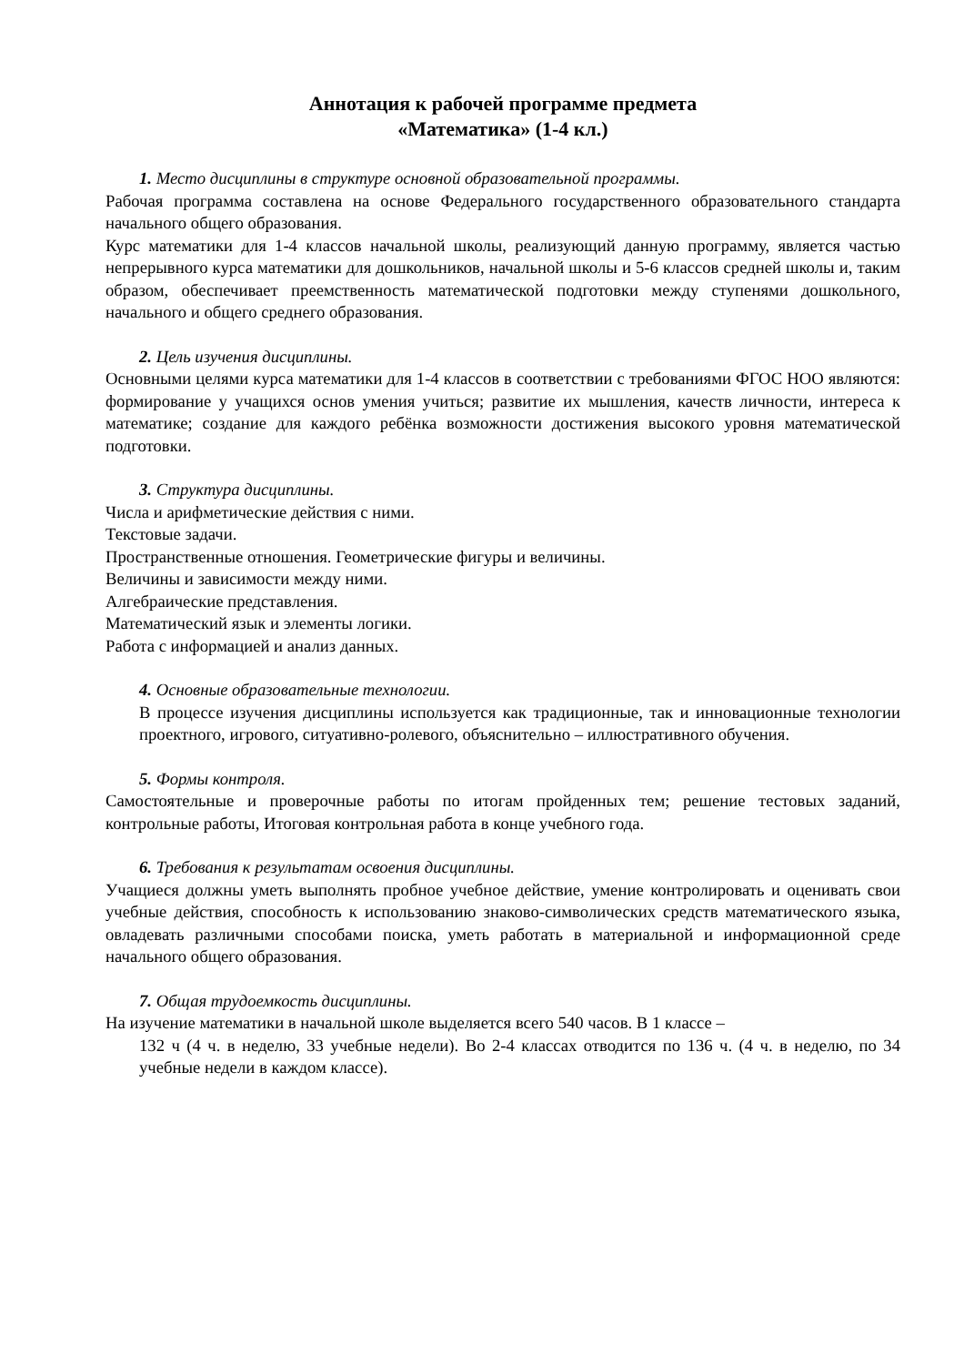Аннотация к рабочей программе предмета
«Математика» (1-4 кл.)
1. Место дисциплины в структуре основной образовательной программы.
Рабочая программа составлена на основе Федерального государственного образовательного стандарта начального общего образования.
Курс математики для 1-4 классов начальной школы, реализующий данную программу, является частью непрерывного курса математики для дошкольников, начальной школы и 5-6 классов средней школы и, таким образом, обеспечивает преемственность математической подготовки между ступенями дошкольного, начального и общего среднего образования.
2. Цель изучения дисциплины.
Основными целями курса математики для 1-4 классов в соответствии с требованиями ФГОС НОО являются: формирование у учащихся основ умения учиться; развитие их мышления, качеств личности, интереса к математике; создание для каждого ребёнка возможности достижения высокого уровня математической подготовки.
3. Структура дисциплины.
Числа и арифметические действия с ними.
Текстовые задачи.
Пространственные отношения. Геометрические фигуры и величины.
Величины и зависимости между ними.
Алгебраические представления.
Математический язык и элементы логики.
Работа с информацией и анализ данных.
4. Основные образовательные технологии.
В процессе изучения дисциплины используется как традиционные, так и инновационные технологии проектного, игрового, ситуативно-ролевого, объяснительно – иллюстративного обучения.
5. Формы контроля.
Самостоятельные и проверочные работы по итогам пройденных тем; решение тестовых заданий, контрольные работы, Итоговая контрольная работа в конце учебного года.
6. Требования к результатам освоения дисциплины.
Учащиеся должны уметь выполнять пробное учебное действие, умение контролировать и оценивать свои учебные действия, способность к использованию знаково-символических средств математического языка, овладевать различными способами поиска, уметь работать в материальной и информационной среде начального общего образования.
7. Общая трудоемкость дисциплины.
На изучение математики в начальной школе выделяется всего 540 часов. В 1 классе –
132 ч (4 ч. в неделю, 33 учебные недели). Во 2-4 классах отводится по 136 ч. (4 ч. в неделю, по 34 учебные недели в каждом классе).